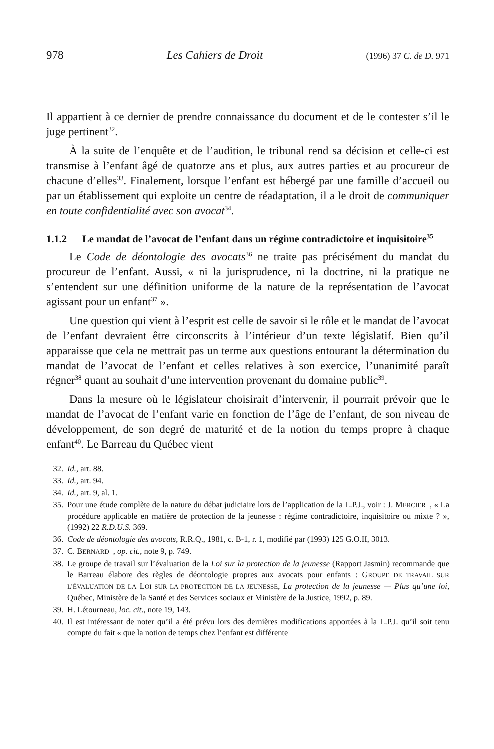978 Les Cahiers de Droit (1996) 37 C. de D. 971
Il appartient à ce dernier de prendre connaissance du document et de le contester s’il le juge pertinent<sup>32</sup>.
À la suite de l’enquête et de l’audition, le tribunal rend sa décision et celle-ci est transmise à l’enfant âgé de quatorze ans et plus, aux autres parties et au procureur de chacune d’elles<sup>33</sup>. Finalement, lorsque l’enfant est hébergé par une famille d’accueil ou par un établissement qui exploite un centre de réadaptation, il a le droit de communiquer en toute confidentialité avec son avocat<sup>34</sup>.
1.1.2 Le mandat de l’avocat de l’enfant dans un régime contradictoire et inquisitoire<sup>35</sup>
Le Code de déontologie des avocats<sup>36</sup> ne traite pas précisément du mandat du procureur de l’enfant. Aussi, « ni la jurisprudence, ni la doctrine, ni la pratique ne s’entendent sur une définition uniforme de la nature de la représentation de l’avocat agissant pour un enfant<sup>37</sup> ».
Une question qui vient à l’esprit est celle de savoir si le rôle et le mandat de l’avocat de l’enfant devraient être circonscrits à l’intérieur d’un texte législatif. Bien qu’il apparaisse que cela ne mettrait pas un terme aux questions entourant la détermination du mandat de l’avocat de l’enfant et celles relatives à son exercice, l’unanimité paraît régner<sup>38</sup> quant au souhait d’une intervention provenant du domaine public<sup>39</sup>.
Dans la mesure où le législateur choisirait d’intervenir, il pourrait prévoir que le mandat de l’avocat de l’enfant varie en fonction de l’âge de l’enfant, de son niveau de développement, de son degré de maturité et de la notion du temps propre à chaque enfant<sup>40</sup>. Le Barreau du Québec vient
32. Id., art. 88.
33. Id., art. 94.
34. Id., art. 9, al. 1.
35. Pour une étude complète de la nature du débat judiciaire lors de l’application de la L.P.J., voir : J. MERCIER, « La procédure applicable en matière de protection de la jeunesse : régime contradictoire, inquisitoire ou mixte ? », (1992) 22 R.D.U.S. 369.
36. Code de déontologie des avocats, R.R.Q., 1981, c. B-1, r. 1, modifié par (1993) 125 G.O.II, 3013.
37. C. BERNARD, op. cit., note 9, p. 749.
38. Le groupe de travail sur l’évaluation de la Loi sur la protection de la jeunesse (Rapport Jasmin) recommande que le Barreau élabore des règles de déontologie propres aux avocats pour enfants : GROUPE DE TRAVAIL SUR L’ÉVALUATION DE LA LOI SUR LA PROTECTION DE LA JEUNESSE, La protection de la jeunesse — Plus qu’une loi, Québec, Ministère de la Santé et des Services sociaux et Ministère de la Justice, 1992, p. 89.
39. H. Létourneau, loc. cit., note 19, 143.
40. Il est intéressant de noter qu’il a été prévu lors des dernières modifications apportées à la L.P.J. qu’il soit tenu compte du fait « que la notion de temps chez l’enfant est différente